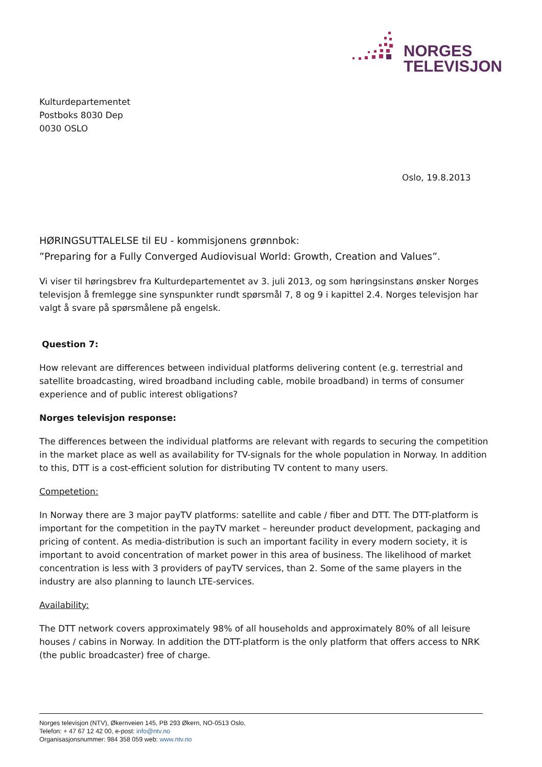NORGES
TELEVISJON
Kulturdepartementet
Postboks 8030 Dep
0030 OSLO
Oslo, 19.8.2013
HØRINGSUTTALELSE til EU - kommisjonens grønnbok:
”Preparing for a Fully Converged Audiovisual World: Growth, Creation and Values”.
Vi viser til høringsbrev fra Kulturdepartementet av 3. juli 2013, og som høringsinstans ønsker Norges televisjon å fremlegge sine synspunkter rundt spørsmål 7, 8 og 9 i kapittel 2.4. Norges televisjon har valgt å svare på spørsmålene på engelsk.
Question 7:
How relevant are differences between individual platforms delivering content (e.g. terrestrial and satellite broadcasting, wired broadband including cable, mobile broadband) in terms of consumer experience and of public interest obligations?
Norges televisjon response:
The differences between the individual platforms are relevant with regards to securing the competition in the market place as well as availability for TV-signals for the whole population in Norway. In addition to this, DTT is a cost-efficient solution for distributing TV content to many users.
Competetion:
In Norway there are 3 major payTV platforms: satellite and cable / fiber and DTT. The DTT-platform is important for the competition in the payTV market – hereunder product development, packaging and pricing of content. As media-distribution is such an important facility in every modern society, it is important to avoid concentration of market power in this area of business. The likelihood of market concentration is less with 3 providers of payTV services, than 2. Some of the same players in the industry are also planning to launch LTE-services.
Availability:
The DTT network covers approximately 98% of all households and approximately 80% of all leisure houses / cabins in Norway. In addition the DTT-platform is the only platform that offers access to NRK (the public broadcaster) free of charge.
Norges televisjon (NTV), Økernveien 145, PB 293 Økern, NO-0513 Oslo,
Telefon: + 47 67 12 42 00, e-post: info@ntv.no
Organisasjonsnummer: 984 358 059 web: www.ntv.no